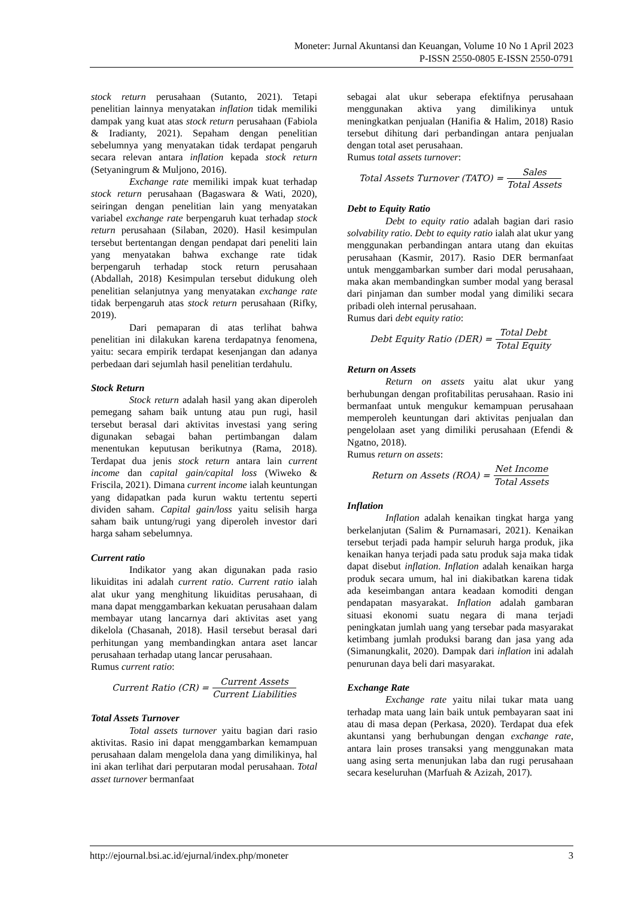Moneter: Jurnal Akuntansi dan Keuangan, Volume 10 No 1 April 2023
P-ISSN 2550-0805 E-ISSN 2550-0791
stock return perusahaan (Sutanto, 2021). Tetapi penelitian lainnya menyatakan inflation tidak memiliki dampak yang kuat atas stock return perusahaan (Fabiola & Iradianty, 2021). Sepaham dengan penelitian sebelumnya yang menyatakan tidak terdapat pengaruh secara relevan antara inflation kepada stock return (Setyaningrum & Muljono, 2016).
Exchange rate memiliki impak kuat terhadap stock return perusahaan (Bagaswara & Wati, 2020), seiringan dengan penelitian lain yang menyatakan variabel exchange rate berpengaruh kuat terhadap stock return perusahaan (Silaban, 2020). Hasil kesimpulan tersebut bertentangan dengan pendapat dari peneliti lain yang menyatakan bahwa exchange rate tidak berpengaruh terhadap stock return perusahaan (Abdallah, 2018) Kesimpulan tersebut didukung oleh penelitian selanjutnya yang menyatakan exchange rate tidak berpengaruh atas stock return perusahaan (Rifky, 2019).
Dari pemaparan di atas terlihat bahwa penelitian ini dilakukan karena terdapatnya fenomena, yaitu: secara empirik terdapat kesenjangan dan adanya perbedaan dari sejumlah hasil penelitian terdahulu.
Stock Return
Stock return adalah hasil yang akan diperoleh pemegang saham baik untung atau pun rugi, hasil tersebut berasal dari aktivitas investasi yang sering digunakan sebagai bahan pertimbangan dalam menentukan keputusan berikutnya (Rama, 2018). Terdapat dua jenis stock return antara lain current income dan capital gain/capital loss (Wiweko & Friscila, 2021). Dimana current income ialah keuntungan yang didapatkan pada kurun waktu tertentu seperti dividen saham. Capital gain/loss yaitu selisih harga saham baik untung/rugi yang diperoleh investor dari harga saham sebelumnya.
Current ratio
Indikator yang akan digunakan pada rasio likuiditas ini adalah current ratio. Current ratio ialah alat ukur yang menghitung likuiditas perusahaan, di mana dapat menggambarkan kekuatan perusahaan dalam membayar utang lancarnya dari aktivitas aset yang dikelola (Chasanah, 2018). Hasil tersebut berasal dari perhitungan yang membandingkan antara aset lancar perusahaan terhadap utang lancar perusahaan.
Rumus current ratio:
Current Ratio (CR) = Current Assets Current Liabilities
Total Assets Turnover
Total assets turnover yaitu bagian dari rasio aktivitas. Rasio ini dapat menggambarkan kemampuan perusahaan dalam mengelola dana yang dimilikinya, hal ini akan terlihat dari perputaran modal perusahaan. Total asset turnover bermanfaat
sebagai alat ukur seberapa efektifnya perusahaan menggunakan aktiva yang dimilikinya untuk meningkatkan penjualan (Hanifia & Halim, 2018) Rasio tersebut dihitung dari perbandingan antara penjualan dengan total aset perusahaan.
Rumus total assets turnover:
Total Assets Turnover (TATO) = Sales Total Assets
Debt to Equity Ratio
Debt to equity ratio adalah bagian dari rasio solvability ratio. Debt to equity ratio ialah alat ukur yang menggunakan perbandingan antara utang dan ekuitas perusahaan (Kasmir, 2017). Rasio DER bermanfaat untuk menggambarkan sumber dari modal perusahaan, maka akan membandingkan sumber modal yang berasal dari pinjaman dan sumber modal yang dimiliki secara pribadi oleh internal perusahaan.
Rumus dari debt equity ratio:
Debt Equity Ratio (DER) = Total Debt Total Equity
Return on Assets
Return on assets yaitu alat ukur yang berhubungan dengan profitabilitas perusahaan. Rasio ini bermanfaat untuk mengukur kemampuan perusahaan memperoleh keuntungan dari aktivitas penjualan dan pengelolaan aset yang dimiliki perusahaan (Efendi & Ngatno, 2018).
Rumus return on assets:
Return on Assets (ROA) = Net Income Total Assets
Inflation
Inflation adalah kenaikan tingkat harga yang berkelanjutan (Salim & Purnamasari, 2021). Kenaikan tersebut terjadi pada hampir seluruh harga produk, jika kenaikan hanya terjadi pada satu produk saja maka tidak dapat disebut inflation. Inflation adalah kenaikan harga produk secara umum, hal ini diakibatkan karena tidak ada keseimbangan antara keadaan komoditi dengan pendapatan masyarakat. Inflation adalah gambaran situasi ekonomi suatu negara di mana terjadi peningkatan jumlah uang yang tersebar pada masyarakat ketimbang jumlah produksi barang dan jasa yang ada (Simanungkalit, 2020). Dampak dari inflation ini adalah penurunan daya beli dari masyarakat.
Exchange Rate
Exchange rate yaitu nilai tukar mata uang terhadap mata uang lain baik untuk pembayaran saat ini atau di masa depan (Perkasa, 2020). Terdapat dua efek akuntansi yang berhubungan dengan exchange rate, antara lain proses transaksi yang menggunakan mata uang asing serta menunjukan laba dan rugi perusahaan secara keseluruhan (Marfuah & Azizah, 2017).
http://ejournal.bsi.ac.id/ejurnal/index.php/moneter 3